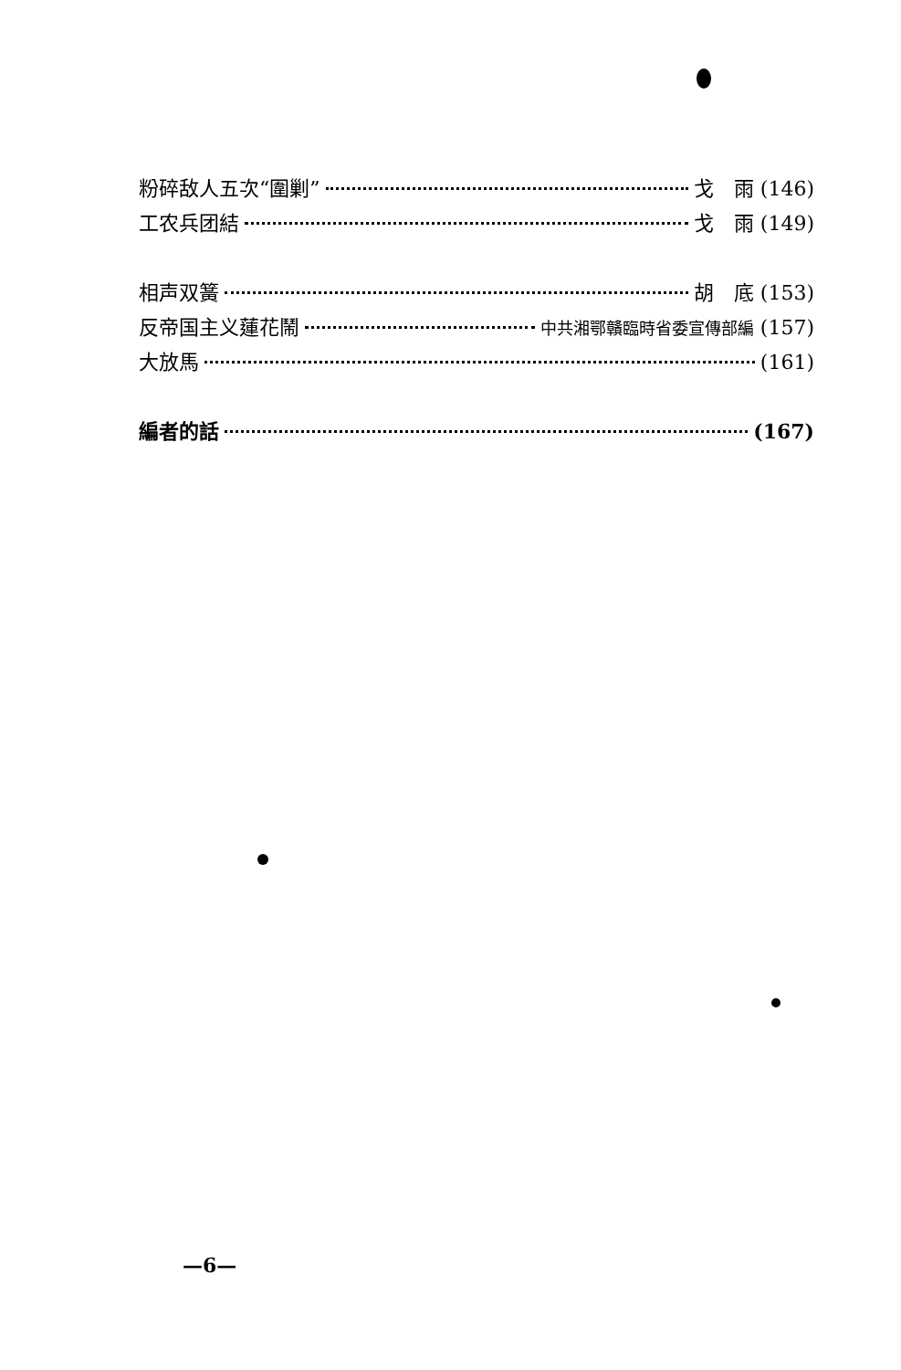粉碎敌人五次“圍剿” 戈　雨 (146)
工农兵团結 戈　雨 (149)
相声双簧 胡　底 (153)
反帝国主义蓮花鬧 中共湘鄂贛臨時省委宣傳部編 (157)
大放馬 (161)
編者的話 (167)
—6—